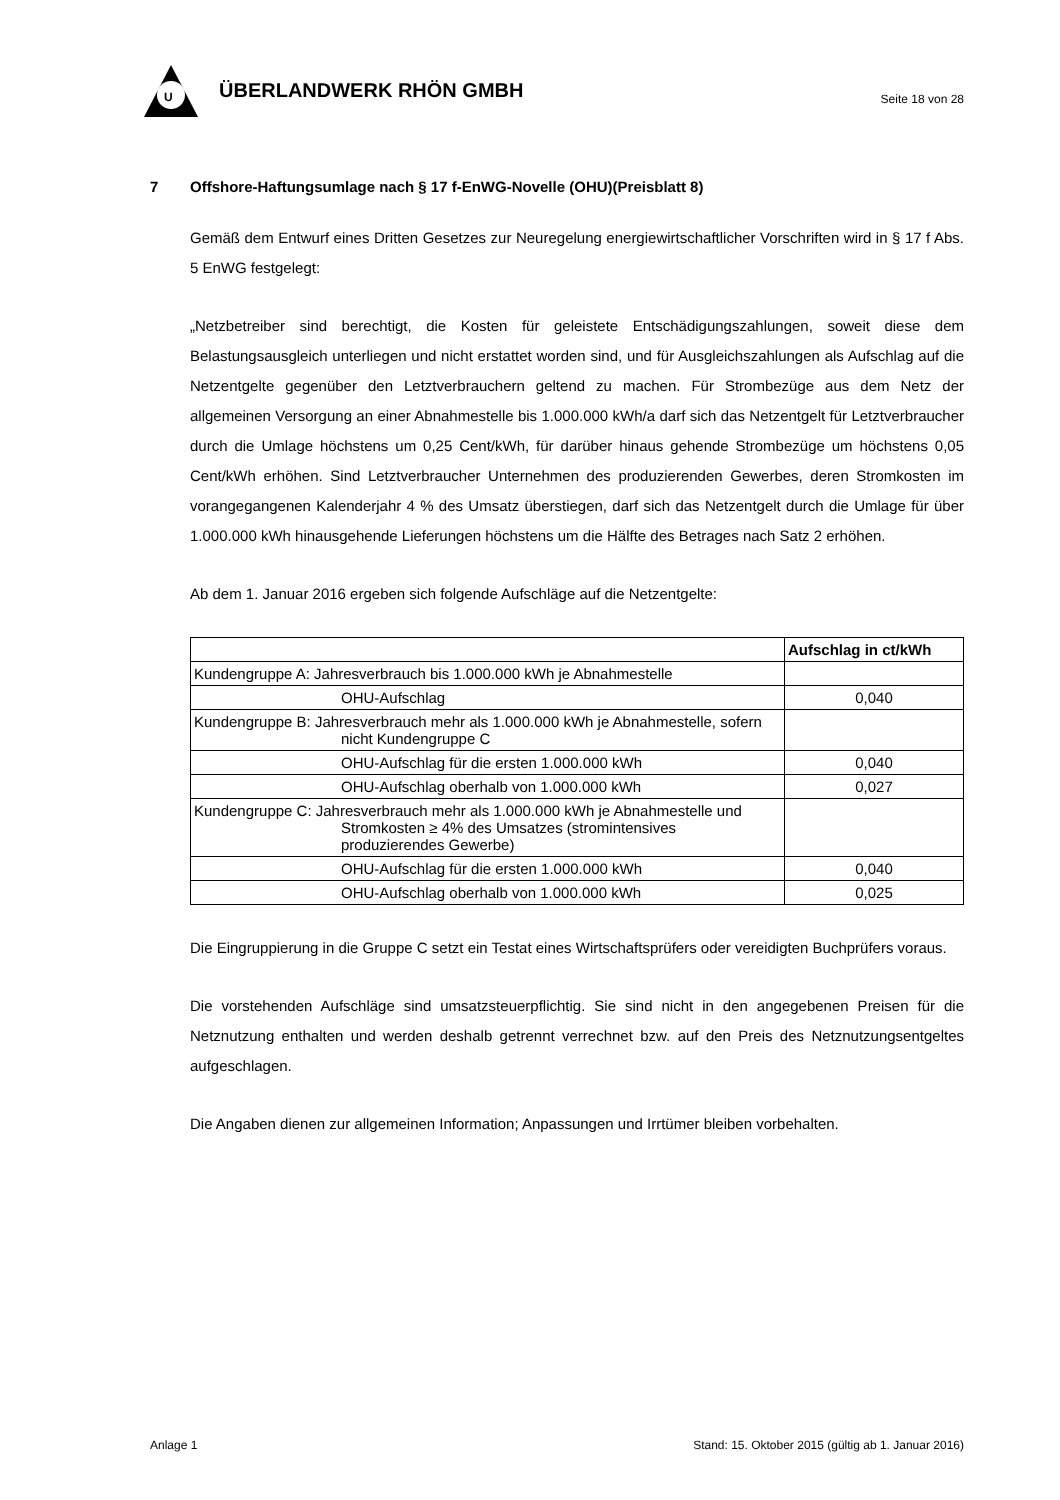U
ÜBERLANDWERK RHÖN GMBH
Seite 18 von 28
7 Offshore-Haftungsumlage nach § 17 f-EnWG-Novelle (OHU)(Preisblatt 8)
Gemäß dem Entwurf eines Dritten Gesetzes zur Neuregelung energiewirtschaftlicher Vorschriften wird in § 17 f Abs. 5 EnWG festgelegt:
„Netzbetreiber sind berechtigt, die Kosten für geleistete Entschädigungszahlungen, soweit diese dem Belastungsausgleich unterliegen und nicht erstattet worden sind, und für Ausgleichszahlungen als Aufschlag auf die Netzentgelte gegenüber den Letztverbrauchern geltend zu machen. Für Strombezüge aus dem Netz der allgemeinen Versorgung an einer Abnahmestelle bis 1.000.000 kWh/a darf sich das Netzentgelt für Letztverbraucher durch die Umlage höchstens um 0,25 Cent/kWh, für darüber hinaus gehende Strombezüge um höchstens 0,05 Cent/kWh erhöhen. Sind Letztverbraucher Unternehmen des produzierenden Gewerbes, deren Stromkosten im vorangegangenen Kalenderjahr 4 % des Umsatz überstiegen, darf sich das Netzentgelt durch die Umlage für über 1.000.000 kWh hinausgehende Lieferungen höchstens um die Hälfte des Betrages nach Satz 2 erhöhen.
Ab dem 1. Januar 2016 ergeben sich folgende Aufschläge auf die Netzentgelte:
| | Aufschlag in ct/kWh |
| --- | --- |
| Kundengruppe A: Jahresverbrauch bis 1.000.000 kWh je Abnahmestelle | |
| OHU-Aufschlag | 0,040 |
| Kundengruppe B: Jahresverbrauch mehr als 1.000.000 kWh je Abnahmestelle, sofern nicht Kundengruppe C | |
| OHU-Aufschlag für die ersten 1.000.000 kWh | 0,040 |
| OHU-Aufschlag oberhalb von 1.000.000 kWh | 0,027 |
| Kundengruppe C: Jahresverbrauch mehr als 1.000.000 kWh je Abnahmestelle und Stromkosten ≥ 4% des Umsatzes (stromintensives produzierendes Gewerbe) | |
| OHU-Aufschlag für die ersten 1.000.000 kWh | 0,040 |
| OHU-Aufschlag oberhalb von 1.000.000 kWh | 0,025 |
Die Eingruppierung in die Gruppe C setzt ein Testat eines Wirtschaftsprüfers oder vereidigten Buchprüfers voraus.
Die vorstehenden Aufschläge sind umsatzsteuerpflichtig. Sie sind nicht in den angegebenen Preisen für die Netznutzung enthalten und werden deshalb getrennt verrechnet bzw. auf den Preis des Netznutzungsentgeltes aufgeschlagen.
Die Angaben dienen zur allgemeinen Information; Anpassungen und Irrtümer bleiben vorbehalten.
Anlage 1 Stand: 15. Oktober 2015 (gültig ab 1. Januar 2016)